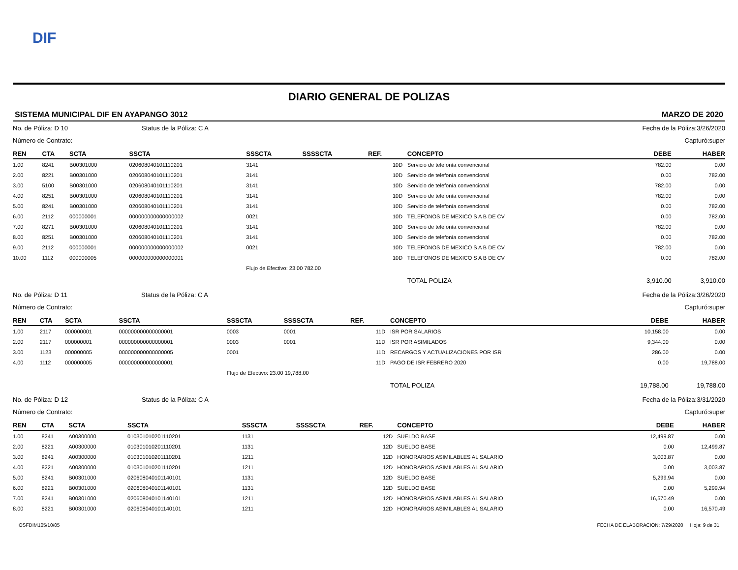DIF
DIARIO GENERAL DE POLIZAS
SISTEMA MUNICIPAL DIF EN AYAPANGO 3012 MARZO DE 2020
No. de Póliza: D 10 Status de la Póliza: C A Fecha de la Póliza:3/26/2020
Número de Contrato: Capturó:super
| REN | CTA | SCTA | SSCTA | SSSCTA | SSSSCTA | REF. | | CONCEPTO | DEBE | HABER |
| --- | --- | --- | --- | --- | --- | --- | --- | --- | --- | --- |
| 1.00 | 8241 | B00301000 | 020608040101110201 | 3141 | | 10 | D | Servicio de telefonía convencional | 782.00 | 0.00 |
| 2.00 | 8221 | B00301000 | 020608040101110201 | 3141 | | 10 | D | Servicio de telefonía convencional | 0.00 | 782.00 |
| 3.00 | 5100 | B00301000 | 020608040101110201 | 3141 | | 10 | D | Servicio de telefonía convencional | 782.00 | 0.00 |
| 4.00 | 8251 | B00301000 | 020608040101110201 | 3141 | | 10 | D | Servicio de telefonía convencional | 782.00 | 0.00 |
| 5.00 | 8241 | B00301000 | 020608040101110201 | 3141 | | 10 | D | Servicio de telefonía convencional | 0.00 | 782.00 |
| 6.00 | 2112 | 000000001 | 000000000000000002 | 0021 | | 10 | D | TELEFONOS DE MEXICO S A B DE CV | 0.00 | 782.00 |
| 7.00 | 8271 | B00301000 | 020608040101110201 | 3141 | | 10 | D | Servicio de telefonía convencional | 782.00 | 0.00 |
| 8.00 | 8251 | B00301000 | 020608040101110201 | 3141 | | 10 | D | Servicio de telefonía convencional | 0.00 | 782.00 |
| 9.00 | 2112 | 000000001 | 000000000000000002 | 0021 | | 10 | D | TELEFONOS DE MEXICO S A B DE CV | 782.00 | 0.00 |
| 10.00 | 1112 | 000000005 | 000000000000000001 | | | 10 | D | TELEFONOS DE MEXICO S A B DE CV | 0.00 | 782.00 |
| | | | | Flujo de Efectivo: 23.00 782.00 | | | | | | |
| | | | | | | | | TOTAL POLIZA | 3,910.00 | 3,910.00 |
No. de Póliza: D 11 Status de la Póliza: C A Fecha de la Póliza:3/26/2020
Número de Contrato: Capturó:super
| REN | CTA | SCTA | SSCTA | SSSCTA | SSSSCTA | REF. | | CONCEPTO | DEBE | HABER |
| --- | --- | --- | --- | --- | --- | --- | --- | --- | --- | --- |
| 1.00 | 2117 | 000000001 | 000000000000000001 | 0003 | 0001 | 11 | D | ISR POR SALARIOS | 10,158.00 | 0.00 |
| 2.00 | 2117 | 000000001 | 000000000000000001 | 0003 | 0001 | 11 | D | ISR POR ASIMILADOS | 9,344.00 | 0.00 |
| 3.00 | 1123 | 000000005 | 000000000000000005 | 0001 | | 11 | D | RECARGOS Y ACTUALIZACIONES POR ISR | 286.00 | 0.00 |
| 4.00 | 1112 | 000000005 | 000000000000000001 | | | 11 | D | PAGO DE ISR FEBRERO 2020 | 0.00 | 19,788.00 |
| | | | | Flujo de Efectivo: 23.00 19,788.00 | | | | | | |
| | | | | | | | | TOTAL POLIZA | 19,788.00 | 19,788.00 |
No. de Póliza: D 12 Status de la Póliza: C A Fecha de la Póliza:3/31/2020
Número de Contrato: Capturó:super
| REN | CTA | SCTA | SSCTA | SSSCTA | SSSSCTA | REF. | | CONCEPTO | DEBE | HABER |
| --- | --- | --- | --- | --- | --- | --- | --- | --- | --- | --- |
| 1.00 | 8241 | A00300000 | 010301010201110201 | 1131 | | 12 | D | SUELDO BASE | 12,499.87 | 0.00 |
| 2.00 | 8221 | A00300000 | 010301010201110201 | 1131 | | 12 | D | SUELDO BASE | 0.00 | 12,499.87 |
| 3.00 | 8241 | A00300000 | 010301010201110201 | 1211 | | 12 | D | HONORARIOS ASIMILABLES AL SALARIO | 3,003.87 | 0.00 |
| 4.00 | 8221 | A00300000 | 010301010201110201 | 1211 | | 12 | D | HONORARIOS ASIMILABLES AL SALARIO | 0.00 | 3,003.87 |
| 5.00 | 8241 | B00301000 | 020608040101140101 | 1131 | | 12 | D | SUELDO BASE | 5,299.94 | 0.00 |
| 6.00 | 8221 | B00301000 | 020608040101140101 | 1131 | | 12 | D | SUELDO BASE | 0.00 | 5,299.94 |
| 7.00 | 8241 | B00301000 | 020608040101140101 | 1211 | | 12 | D | HONORARIOS ASIMILABLES AL SALARIO | 16,570.49 | 0.00 |
| 8.00 | 8221 | B00301000 | 020608040101140101 | 1211 | | 12 | D | HONORARIOS ASIMILABLES AL SALARIO | 0.00 | 16,570.49 |
OSFDIM105/10/05 FECHA DE ELABORACION: 7/29/2020 Hoja: 9 de 31